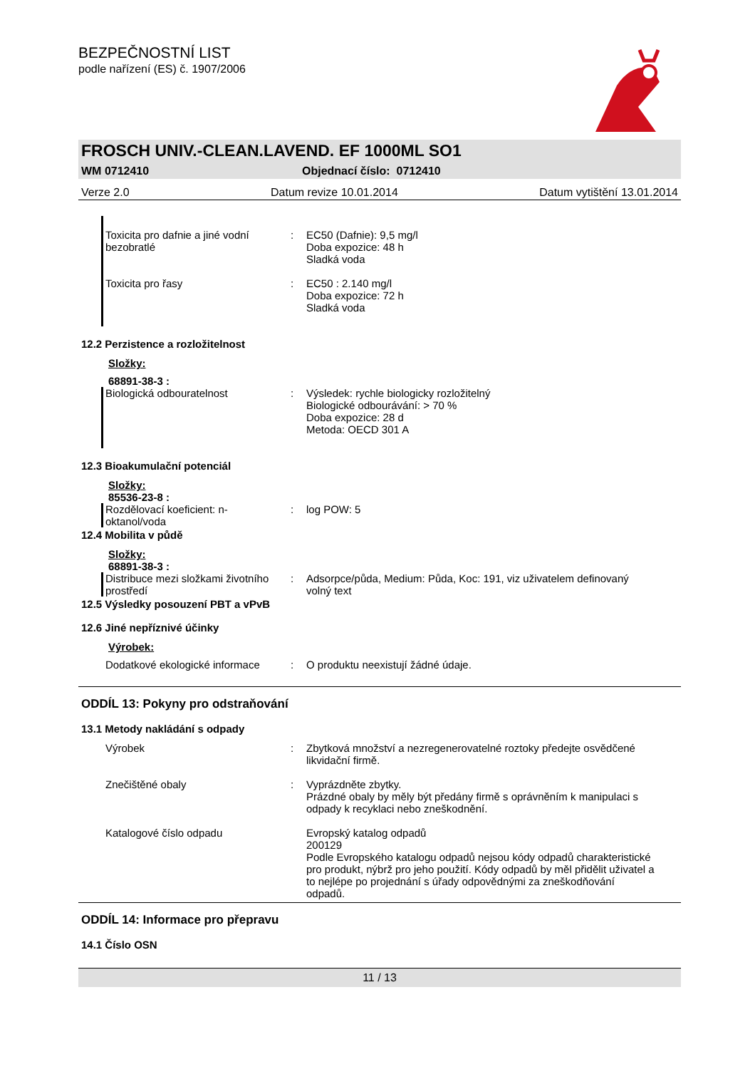BEZPEČNOSTNÍ LIST
podle nařízení (ES) č. 1907/2006
FROSCH UNIV.-CLEAN.LAVEND. EF 1000ML SO1
WM 0712410 Objednací číslo: 0712410
Verze 2.0 Datum revize 10.01.2014 Datum vytištění 13.01.2014
Toxicita pro dafnie a jiné vodní bezobratlé
: EC50 (Dafnie): 9,5 mg/l
Doba expozice: 48 h
Sladká voda
Toxicita pro řasy : EC50 : 2.140 mg/l
Doba expozice: 72 h
Sladká voda
12.2 Perzistence a rozložitelnost
Složky:
68891-38-3 :
Biologická odbouratelnost : Výsledek: rychle biologicky rozložitelný
Biologické odbourávání: > 70 %
Doba expozice: 28 d
Metoda: OECD 301 A
12.3 Bioakumulační potenciál
Složky:
85536-23-8 :
Rozdělovací koeficient: n-oktanol/voda
: log POW: 5
12.4 Mobilita v půdě
Složky:
68891-38-3 :
Distribuce mezi složkami životního prostředí
: Adsorpce/půda, Medium: Půda, Koc: 191, viz uživatelem definovaný volný text
12.5 Výsledky posouzení PBT a vPvB
12.6 Jiné nepříznivé účinky
Výrobek:
Dodatkové ekologické informace
: O produktu neexistují žádné údaje.
ODDÍL 13: Pokyny pro odstraňování
13.1 Metody nakládání s odpady
Výrobek : Zbytková množství a nezregenerovatelné roztoky předejte osvědčené likvidační firmě.
Znečištěné obaly : Vyprázdněte zbytky.
Prázdné obaly by měly být předány firmě s oprávněním k manipulaci s odpady k recyklaci nebo zneškodnění.
Katalogové číslo odpadu Evropský katalog odpadů
200129
Podle Evropského katalogu odpadů nejsou kódy odpadů charakteristické pro produkt, nýbrž pro jeho použití. Kódy odpadů by měl přidělit uživatel a to nejlépe po projednání s úřady odpovědnými za zneškodňování odpadů.
ODDÍL 14: Informace pro přepravu
14.1 Číslo OSN
11 / 13